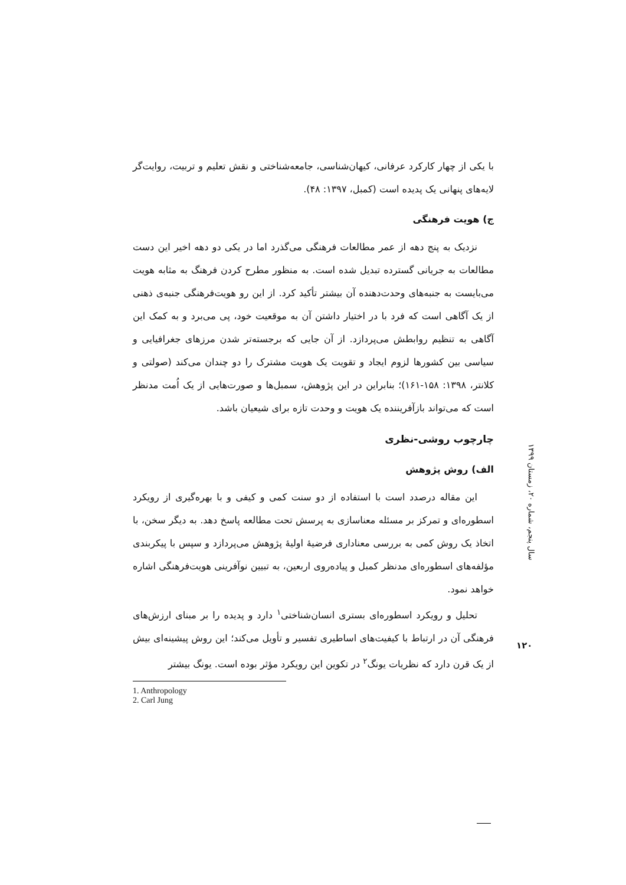با یکی از چهار کارکرد عرفانی، کیهان‌شناسی، جامعه‌شناختی و نقش تعلیم و تربیت، روایت‌گر لایه‌های پنهانی یک پدیده است (کمبل، ۱۳۹۷: ۴۸).
ج) هویت فرهنگی
نزدیک به پنج دهه از عمر مطالعات فرهنگی می‌گذرد اما در یکی دو دهه اخیر این دست مطالعات به جریانی گسترده تبدیل شده است. به منظور مطرح کردن فرهنگ به مثابه هویت می‌بایست به جنبه‌های وحدت‌دهنده آن بیشتر تأکید کرد. از این رو هویت‌فرهنگی جنبه‌ی ذهنی از یک آگاهی است که فرد با در اختیار داشتن آن به موقعیت خود، پی می‌برد و به کمک این آگاهی به تنظیم روابطش می‌پردازد. از آن جایی که برجسته‌تر شدن مرزهای جغرافیایی و سیاسی بین کشورها لزوم ایجاد و تقویت یک هویت مشترک را دو چندان می‌کند (صولتی و کلانتر، ۱۳۹۸: ۱۵۸-۱۶۱)؛ بنابراین در این پژوهش، سمبل‌ها و صورت‌هایی از یک اُمت مدنظر است که می‌تواند بازآفریننده یک هویت و وحدت تازه برای شیعیان باشد.
چارچوب روشی-نظری
الف) روش پژوهش
این مقاله درصدد است با استفاده از دو سنت کمی و کیفی و با بهره‌گیری از رویکرد اسطوره‌ای و تمرکز بر مسئله معناسازی به پرسش تحت مطالعه پاسخ دهد. به دیگر سخن، با اتخاذ یک روش کمی به بررسی معناداری فرضیهٔ اولیهٔ پژوهش می‌پردازد و سپس با پیکربندی مؤلفه‌های اسطوره‌ای مدنظر کمبل و پیاده‌روی اربعین، به تبیین نوآفرینی هویت‌فرهنگی اشاره خواهد نمود.
تحلیل و رویکرد اسطوره‌ای بستری انسان‌شناختی<sup>۱</sup> دارد و پدیده را بر مبنای ارزش‌های فرهنگی آن در ارتباط با کیفیت‌های اساطیری تفسیر و تأویل می‌کند؛ این روش پیشینه‌ای بیش از یک قرن دارد که نظریات یونگ<sup>۲</sup> در تکوین این رویکرد مؤثر بوده است. یونگ بیشتر
1. Anthropology
2. Carl Jung
سال پنجم، شماره ۲۰، زمستان ۱۳۹۹
۱۲۰